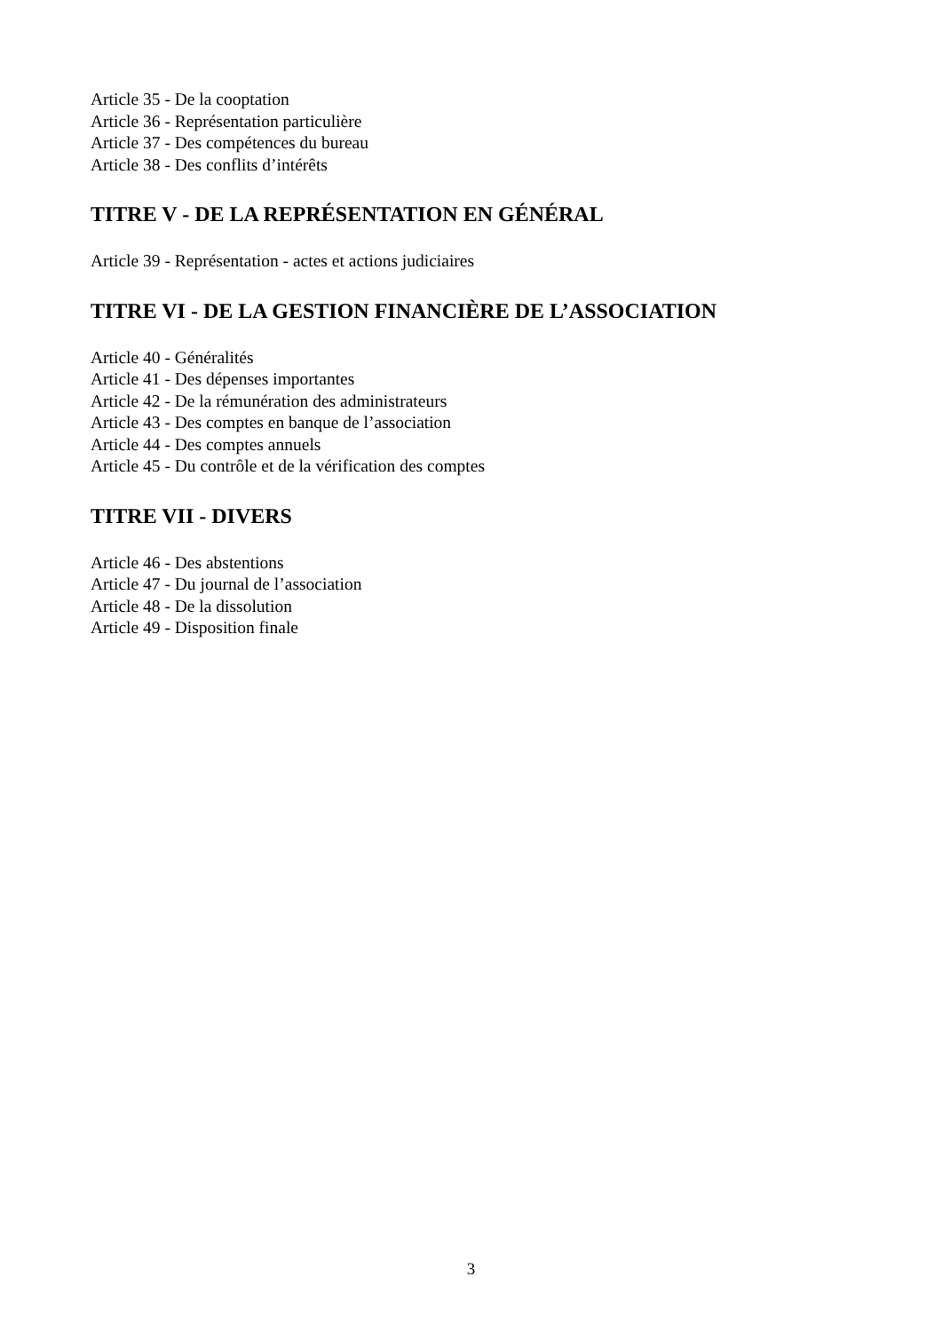Article 35 - De la cooptation
Article 36 - Représentation particulière
Article 37 - Des compétences du bureau
Article 38 - Des conflits d’intérêts
TITRE V - DE LA REPRÉSENTATION EN GÉNÉRAL
Article 39 - Représentation - actes et actions judiciaires
TITRE VI - DE LA GESTION FINANCIÈRE DE L’ASSOCIATION
Article 40 - Généralités
Article 41 - Des dépenses importantes
Article 42 - De la rémunération des administrateurs
Article 43 - Des comptes en banque de l’association
Article 44 - Des comptes annuels
Article 45 - Du contrôle et de la vérification des comptes
TITRE VII - DIVERS
Article 46 - Des abstentions
Article 47 - Du journal de l’association
Article 48 - De la dissolution
Article 49 - Disposition finale
3